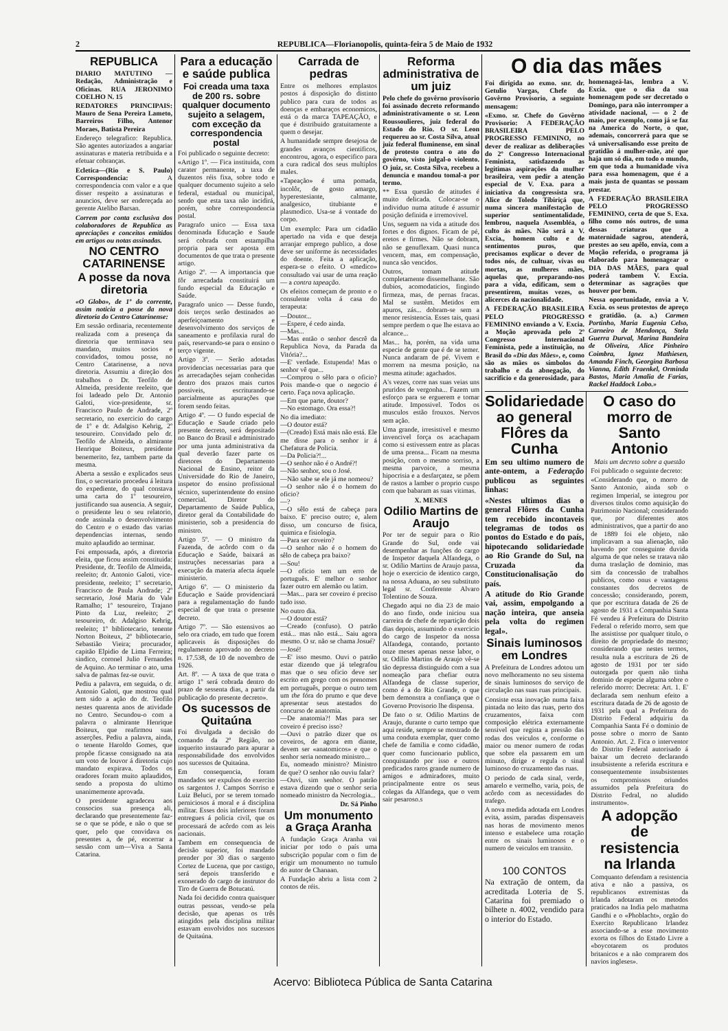2 REPUBLICA—Florianopolis, quinta-feira 5 de Maio de 1932
REPUBLICA
DIARIO MATUTINO — Redação, Administração e Oficinas. RUA JERONIMO COELHO N. 15
REDATORES PRINCIPAIS: Mauro de Sena Pereira Lameto, Barreiros Filho, Antenor Moraes, Batista Pereira
Endereço telegrafico: Republica. São agentes autorizados a angariar assinaturas e materia retribuida e a efetuar cobranças.
Ecletica—(Rio e S. Paulo) Correspondencia: A correspondencia com valor e a que disser respeito a assinaturas e anuncios, deve ser endereçada ao gerente Atelibo Barsan.
Correm por conta exclusiva dos colaboradores de Republica as apreciações e conceitos emitidos em artigos ou notas assinadas.
NO CENTRO CATARINENSE
A posse da nova diretoria
«O Globo», de 1º do corrente, assim noticia a posse da nova diretoria do Centro Catarinense:
Em sessão ordinaria, recentemente realizada com a presença da diretoria que terminava seu mandato, muitos socios e convidados, tomou posse, no Centro Catarinense, a nova diretoria. Assumiu a direção dos trabalhos o Dr. Teofilo de Almeida, presidente reeleito, que foi ladeado pelo Dr. Antonio Galoti, vice-presidente, sr. Francisco Paulo de Andrade, 2º secretario, no exercicio do cargo de 1º e dr. Adalgiso Kehrig, 2º tesoureiro. Convidado pelo dr. Teofilo de Almeida, o almirante Henrique Boiteux, presidente benemerito, fez, tambem parte da mesma.
Aberta a sessão e explicados seus fins, o secretario procedeu á leitura do expediente, do qual constava uma carta do 1º tesoureiro, justificando sua ausencia. A seguir, o presidente leu o seu relatorio, onde assinala o desenvolvimento do Centro e o estado das varias dependencias internas, sendo muito aplaudido ao terminar.
Foi empossada, após, a diretoria eleita, que ficou assim constituida: Presidente, dr. Teofilo de Almeida, reeleito; dr. Antonio Galoti, vice-presidente, reeleito; 1º secretario, Francisco de Paula Andrade; 2º secretario, José Maria do Vale Ramalho; 1º tesoureiro, Trajano Pinto da Luz, reeleito; 2º tesoureiro, dr. Adalgiso Kehrig, reeleito; 1º bibliotecario, tenente Norton Boiteux, 2º bibliotecario, Sebastião Vieira; procurador, capitão Elpidio de Lima Ferreira; sindico, coronel Julio Fernandes de Aquino. Ao terminar o ato, uma salva de palmas fez-se ouvir.
Pediu a palavra, em seguida, o dr. Antonio Galoti, que mostrou qual tem sido a ação do dr. Teofilo nestes quarenta anos de atividade no Centro. Secundou-o com a palavra o almirante Henrique Boiteux, que reafirmou suas asserções. Pediu a palavra, ainda, o tenente Haroldo Gomes, que propõe ficasse consignado na ata um voto de louvor á diretoria cujo mandato expirava. Todos os oradores foram muito aplaudidos, sendo a proposta do ultimo unanimemente aprovada.
O presidente agradeceu aos consocios sua presença ali, declarando que presentemente faz-se o que se póde, e não o que se quer, pelo que convidava os presentes a, de pé, encerrar a sessão com um—Viva a Santa Catarina.
Para a educação e saúde publica
Foi creada uma taxa de 200 rs. sobre qualquer documento sujeito a selagem, com exceção da correspondencia postal
Foi publicado o seguinte decreto:
«Artigo 1º. — Fica instituida, com carater permanente, a taxa de duzentos réis fixa, sobre todo e qualquer documento sujeito a selo federal, estadual ou municipal, sendo que esta taxa não incidirá, porém, sobre correspondencia postal.
Paragrafo unico — Essa taxa denominada Educação e Saude será cobrada com estampilha propria para ser aposta em documentos de que trata o presente artigo.
Artigo 2º. — A importancia que fôr arrecadada constituirá um fundo especial da Educação e Saúde.
Paragrafo unico — Desse fundo, dois terços serão destinados ao aperfeiçoamento e desenvolvimento dos serviços de saneamento e profilaxia rural do país, reservando-se para o ensino o terço vigente.
Artigo 3º. — Serão adotadas providencias necessarias para que as arrecadações sejam conhecidas dentro dos prazos mais curtos possiveis, escriturando-se parcialmente as apurações que forem sendo feitas.
Artigo 4º. — O fundo especial de Educação e Saude criado pelo presente decreto, será depositado no Banco do Brasil e administrado por uma junta administrativa da qual deverão fazer parte os diretores do Departamento Nacional de Ensino, reitor da Universidade do Rio de Janeiro, inspetor do ensino profissional técnico, superintendente do ensino comercial. Diretor do Departamento de Saúde Publica, diretor geral da Contabilidade do ministerio, sob a presidencia do ministro.
Artigo 5º. — O ministro da Fazenda, de acôrdo com o da Educação e Saúde, baixará as instruções necessarias para a execução da materia afecta áquele ministerio.
Artigo 6º. — O ministerio da Educação e Saúde providenciará para a regulamentação do fundo especial de que trata o presente decreto.
Artigo 7º. — São estensivos ao selo ora criado, em tudo que forem aplicaveis ás disposições do regulamento aprovado no decreto n. 17.538, de 10 de novembro de 1926.
Art. 8º. — A taxa de que trata o artigo 1º será cobrada dentro do prazo de sessenta dias, a partir da publicação do presente decreto».
Os sucessos de Quitaúna
Foi divulgada a decisão do comando da 2ª Região, no inquerito instaurado para apurar a responsabilidade dos envolvidos nos sucessos de Quitaúna.
Em consequencia, foram mandados ser expulsos do exercito os sargentos J. Campos Sorriso e Luiz Beluci, por se terem tornado perniciosos á moral e á disciplina militar. Esses dois inferiores foram entregues á policia civil, que os processará de acôrdo com as leis nacionais.
Tambem em consequencia de decisão superior, foi mandado prender por 30 dias o sargento Cortez de Lucena, que por castigo, será depois transferido e exonerado do cargo de instrutor do Tiro de Guerra de Botucatú.
Nada foi decidido contra quaisquer outras pessoas, vendo-se pela decisão, que apenas os três atingidos pela disciplina militar estavam envolvidos nos sucessos de Quitaúna.
Carrada de pedras
Entre os melhores emplastos postos á disposição do distinto publico para cura de todos as doenças e embaraços economicos, está o da marca TAPEAÇÃO, e que é distribuido gratuitamente a quem o desejar.
A humanidade sempre desejosa de grandes avanços cientificos, encontrou, agora, o especifico para a cura radical dos seus multiplos males.
«Tapeação» é uma pomada, incolôr, de gosto amargo, hyperestesiante, calmante, analgesico, titubiante e plasmodico. Usa-se á vontade do corpo.
Um exemplo: Para um cidadão apertado na vida e que deseja arranjar emprego publico, a dose deve ser uniforme ás necessidades do doente. Feita a aplicação, espera-se o efeito. O «medico» consultado vai usar de uma reação — a contra tapeação.
Os efeitos começam de pronto e o consulente volta á casa do terapeuta:
—Doutor...
—Espere, é cedo ainda.
—Mas...
—Mas então o senhor descrê da Republica Nova, da Parada da Vitória?...
—E' verdade. Estupenda! Mas o senhor vê que...
—Comprou o sêlo para o oficio? Pois mande-o que o negocio é certo. Faça nova aplicação.
—Em que parte, doutor?
—No estomago. Ora essa?!
No dia imediato:
—O doutor está?
—(Creado) Está mais não está. Ele me disse para o senhor ir á Chefatura de Policia.
—Da Policia?!...
—O senhor não é o André?!
—Não senhor, sou o José.
—Não sabe se ele já me nomeou?
—O senhor não é o homem do oficio?
—?
—O sêlo está de cabeça para baixo. E' preciso outro; e, alem disso, um concurso de fisica, quimica e fisiologia.
—Para ser coveiro?
—O senhor não é o homem do sêlo de cabeça pra baixo?
—Sou!
—O oficio tem um erro de português. E' melhor o senhor fazer outro em alemão ou latim.
—Mas... para ser coveiro é preciso tudo isso.
No outro dia.
—O doutor está?
—Creado (confuso). O patrão está... mas não está... Saiu agora mesmo. O sr. não se chama Josué?
—José!
—E' isso mesmo. Ouvi o patrão estar dizendo que já telegrafou mas que o seu oficio deve ser escrito em grego com os prenomes em português, porque o outro tem um the fóra do prumo e que deve apresentar seus atestados do concurso de anatomia.
—De anatomia?! Mas para ser coveiro é preciso isso?
—Ouvi o patrão dizer que os coveiros, de agora em diante, devem ser «anatomicos» e que o senhor seria nomeado ministro...
Eu, nomeado ministro? Ministro de que? O senhor não ouviu falar?
—Ouvi, sim senhor. O patrão estava dizendo que o senhor seria nomeado ministro da Necrologia...
Dr. Sá Pinho
Um monumento a Graça Aranha
A fundação Graça Aranha vai iniciar por todo o país uma subscrição popular com o fim de erigir um monumento no tumulo do autor de Chanaan.
A Fundação abriu a lista com 2 contos de réis.
Reforma administrativa de um juiz
Pelo chefe do govêrno provisorio foi assinado decreto reformando administrativamente o sr. Leon Roussoulieres, juiz federal do Estado do Rio. O sr. Leon requereu ao sr. Costa Silva, atual juiz federal fluminense, em sinal de protesto contra o ato do govêrno, visto julgal-o violento. O juiz, sr. Costa Silva, recebeu a denuncia e mandou tomal-a por termo.
** Essa questão de atitudes é muito delicada. Colocar-se o individuo numa atitude é assumir posição definida e irremovivel.
Uns, seguem na vida a atitude dos fortes e dos dignos. Ficam de pé, eretos e firmes. Não se dobram, não se genuflexam. Quasi nunca vencem, mas, em compensação, nunca são vencidos.
Outros, tomam atitude completamente dissemelhante. São dubios, acomodaticios, fingindo firmeza, mas, de pernas fracas. Mal se sustêm. Metidos em apuros, zás... dobram-se sem a menor resistencia. Esses tais, quasi sempre perdem o que lhe estava ao alcance...
Mas... ha, porém, na vida uma especie de gente que é de se temer. Nunca andaram de pé. Vivem e morrem na mesma posição, na mesma atitude: agachados.
A's vezes, corre nas suas veias uns pruridos de vergonha... Fazem um esforço para se erguerem e tomar atitude. Impossivel. Todos os musculos estão frouxos. Nervos sem ação.
Uma grande, irresistivel e mesmo invencivel força os acachapam como si estivessem entre as placas de uma prensa... Ficam na mesma posição, com o mesmo sorriso, a mesma parvoice, a mesma hipocrisia e a desfarçatez, se põem de rastos a lamber o proprio cuspo com que babaram as suas vitimas.
X. MENES
Odilio Martins de Araujo
Por ter de seguir para o Rio Grande do Sul, onde vai desempenhar as funções do cargo de Inspetor daquela Alfandega, o sr. Odilio Martins de Araujo passa, hoje o exercicio de identico cargo, na nossa Aduana, ao seu substituto legal sr. Conferente Alvaro Tolentino de Souza.
Chegado aqui no dia 23 de maio do ano findo, onde iniciou sua carreira de chefe de repartição dois dias depois, assumindo o exercicio do cargo de Inspetor da nossa Alfandega, contando, portanto onze meses apenas nesse labor, o sr. Odilio Martins de Araujo vê-se tão depressa distinguido com a sua nomeação para chefiar outra Alfandega de classe superior, como é a do Rio Grande, o que bem demonstra a confiança que o Governo Provisorio lhe dispensa.
De fato o sr. Odilio Martins de Araujo, durante o curto tempo que aqui reside, sempre se mostrado de uma conduta exemplar, quer como chefe de familia e como cidadão, quer como funcionario publico, conquistando por isso e outros predicados raros grande numero de amigos e admiradores, muito principalmente entre os seus colegas da Alfandega, que o vem sair pesaroso.s
O dia das mães
Foi dirigida ao exmo. snr. dr. Getulio Vargas, Chefe do Govêrno Provisorio, a seguinte mensagem:
«Exmo. sr. Chefe do Govêrno Provisorio: A FEDERAÇÃO BRASILEIRA PELO PROGRESSO FEMININO, no dever de realizar as deliberações do 2º Congresso Internacional Feminista, satisfazendo as legitimas aspirações da mulher brasileira, vem pedir a atenção especial de V. Exa. para a iniciativa da congressista sra. Alice de Toledo Tibiriçá que, numa sincera manifestação de superior sentimentalidade, lembrou, naquela Assembléa, o culto ás mães. Não será a V. Excia., homem culto e de sentimentos puros, que precisamos explicar o dever de todos nós, de cultuar, vivas ou mortas, as mulheres mães, aquelas que, preparando-nos para a vida, edificam, sem o presentirem, muitas vezes, os alicerces da nacionalidade.
A FEDERAÇÃO BRASILEIRA PELO PROGRESSO FEMININO enviando a V. Excia. a Moção aprovada pelo 2º Congresso Internacional Feminista, pede a instituição, no Brasil do «Dia das Mães», e, como são as mães os símbolos do trabalho e da abnegação, do sacrificio e da generosidade, para homenageá-las, lembra a V. Excia. que o dia da sua homenagem pode ser decretado o Domingo, para não interromper a atividade nacional, — o 2 de maio, por exemplo, como já se faz na America do Norte, o que, ademais, concorrerá para que se vá universalisando esse preito de gratidão á mulher-mãe, até que haja um só dia, em todo o mundo, em que toda a humanidade viva para essa homenagem, que é a mais justa de quantas se possam prestar.
A FEDERAÇÃO BRASILEIRA PELO PROGRESSO FEMININO, certa de que S. Exa. filho como nós outros, de uma dessas criaturas que a maternidade sagrou, atenderá, prestes ao seu apêlo, envia, com a Moção referida, o programa já elaborado para homenagear o DIA DAS MÃES, para qual poderá tambem V. Excia. determinar as sagrações que houver por bem.
Nessa oportunidade, envia a V. Excia. os seus protestos de apreço e gratidão. (a. a.) Carmen Portinho, Maria Eugenia Celso, Carneiro de Mendonça, Stela Guerra Durval, Marina Bandeira de Oliveira, Alice Pinheiro Coimbra, Ignez Mathiesen, Amanda Finch, Georgina Barbosa Vianna, Edith Fraenkel, Orminda Bastos, Maria Amalia de Farias, Rackel Haddock Lobo.»
Solidariedade ao general Flôres da Cunha
Em seu ultimo numero de ante-ontem, a Federação publicou as seguintes linhas:
«Nestes ultimos dias o general Flôres da Cunha tem recebido incontaveis telegramas de todos os pontos do Estado e do país, hipotecando solidariedade ao Rio Grande do Sul, na Cruzada da Constitucionalisação do país.
A atitude do Rio Grande vai, assim, empolgando a nação inteira, que anseia pela volta do regimen legal».
Sinais luminosos em Londres
A Prefeitura de Londres adotou um novo melhoramento no seu sistema de sinais luminosos do serviço de circulação nas suas ruas principais.
Consiste essa inovação numa faixa pintada no leito das ruas, perto dos cruzamentos, faixa com composição elétrica externamente sensivel que regista a pressão das rodas dos veiculos e, conforme o maior ou menor numero de rodas que sobre ela passarem em um minuto, dirige e regula o sinal luminoso do cruzamento das ruas.
O periodo de cada sinal, verde, amarelo e vermelho, varia, pois, de acôrdo com as necessidades do trafego.
A nova medida adotada em Londres evita, assim, paradas dispensaveis nas horas de movimento menos intenso e estabelece uma rotação entre os sinais luminosos e o numero de veiculos em transito.
100 CONTOS
Na extração de ontem, da acreditada Loteria de S. Catarina foi premiado o bilhete n. 4002, vendido para o interior do Estado.
O caso do morro de Santo Antonio
Mais um decreto sobre a questão
Foi publicado o seguinte decreto:
«Considerando que, o morro de Santo Antonio, ainda sob o regimen Imperial, se integrou por diversos titulos como aquisição do Patrimonio Nacional; considerando que, por diferentes atos administrativos, que a partir do ano de 1889 foi ele objeto, não implicavam a sua alienação, não havendo por conseguinte duvida alguma de que neles se tratava não duma traslação de dominio, mas sim da concessão de trabalhos publicos, como onus e vantagens constantes dos decretos de concessão; considerando, porem, que por escritura datada de 26 de agosto de 1931 a Companhia Santa Fé vendeu á Prefeitura do Distrito Federal o referido morro, sem que lhe assistisse por qualquer titulo, o direito de propriedade do mesmo; considerando que nestes termos, resulta nula a escritura de 26 de agosto de 1931 por ter sido outorgada por quem não tinha dominio de especie alguma sobre o referido morro: Decreta: Art. 1. E' declarada sem nenhum efeito a escritura datada de 26 de agosto de 1931 pela qual a Prefeitura do Distrito Federal adquiriu da Companhia Santa Fé o dominio de posse sobre o morro de Santo Antonio. Art. 2. Fica o interventor do Distrito Federal autorisado á baixar um decreto declarando insubsistente a referida escritura e consequentemente insubsistentes os compromissos oriundos assumidos pela Prefeitura do Distrito Fedral, no aludido instrumento».
A adopção de resistencia na Irlanda
Comquanto defendam a resistencia ativa e não a passiva, os republicanos extremistas da Irlanda adotaram os metodos praticados na India pelo mathatma Gandhi e o «Phoblacht», orgão do Exercito Republicano Irlandez associando-se a esse movimento exorta os filhos do Estado Livre a «boycotarem os produtos britanicos e a não comprarem dos navios ingleses».
Acervo: Biblioteca Pública de Santa Catarina